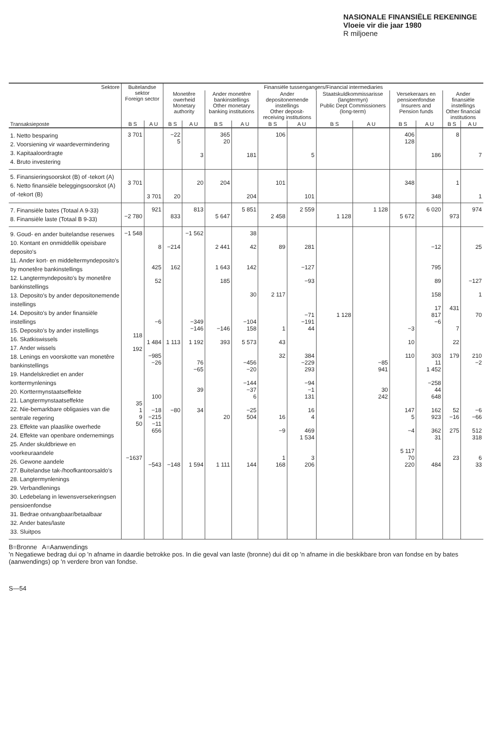NASIONALE FINANSIËLE REKENINGE
Vloeie vir die jaar 1980
R miljoene
| Sektore | Buitelandse sektor Foreign sector | | Finansiële tussengangers/Financial intermediaries | | | | | | | | | | | |
| --- | --- | --- | --- | --- | --- | --- | --- | --- | --- | --- | --- | --- | --- | --- |
| | | | Monetêre owerheid Monetary authority | | Ander monetêre bankinstellings Other monetary banking institutions | | Ander depositonemende instellings Other deposit-receiving institutions | | Staatskuldkommissarisse (langtermyn) Public Dept Commissioners (long-term) | | Versekeraars en pensioenfondse Insurers and Pension funds | | Ander finansiële instellings Other financial institutions | |
| Transaksieposte | B S | A U | B S | A U | B S | A U | B S | A U | B S | A U | B S | A U | B S | A U |
| 1. Netto besparing 2. Voorsiening vir waardevermindering 3. Kapitaaloordragte 4. Bruto investering | 3 701 | | −22 5 | 3 | 365 20 | 181 | 106 | 5 | | | 406 128 | 186 | 8 | 7 |
| 5. Finansieringsoorskot (B) of -tekort (A) 6. Netto finansiële beleggingsoorskot (A) of -tekort (B) | 3 701 | 3 701 | 20 | 20 | 204 | 204 | 101 | 101 | | | 348 | 348 | 1 | 1 |
| 7. Finansiële bates (Totaal A 9-33) 8. Finansiële laste (Totaal B 9-33) | −2 780 | 921 | 833 | 813 | 5 647 | 5 851 | 2 458 | 2 559 | 1 128 | 1 128 | 5 672 | 6 020 | 973 | 974 |
| 9. Goud- en ander buitelandse reserwes 10. Kontant en onmiddellik opeisbare deposito's 11. Ander kort- en middeltermyndeposito's by monetêre bankinstellings 12. Langtermyndeposito's by monetêre bankinstellings 13. Deposito's by ander depositonemende instellings 14. Deposito's by ander finansiële instellings 15. Deposito's by ander instellings 16. Skatkiswissels 17. Ander wissels 18. Lenings en voorskotte van monetêre bankinstellings 19. Handelskrediet en ander korttermynlenings 20. Korttermynstaatseffekte 21. Langtermynstaatseffekte 22. Nie-bemarkbare obligasies van die sentrale regering 23. Effekte van plaaslike owerhede 24. Effekte van openbare ondernemings 25. Ander skuldbriewe en voorkeuraandele 26. Gewone aandele 27. Buitelandse tak-/hoofkantoorsaldo's 28. Langtermynlenings 29. Verbandlenings 30. Ledebelang in lewensversekeringsen pensioenfondse 31. Bedrae ontvangbaar/betaalbaar 32. Ander bates/laste 33. Sluitpos | −1 548 118 192 35 1 9 50 −1637 | 8 425 52 −6 1 484 −985 −26 100 −18 −215 −11 656 −543 | −214 162 1 113 −80 −148 | −1 562 −349 −146 1 192 76 −65 39 34 1 594 | 2 441 1 643 185 −146 393 20 1 111 | 38 42 142 30 −104 158 5 573 −456 −20 −144 −37 6 −25 504 144 | 89 2 117 1 43 32 16 −9 1 168 | 281 −127 −93 −71 −191 44 384 −229 293 −94 −1 131 16 4 469 1 534 3 206 | 1 128 | −85 941 30 242 | −3 10 110 147 5 −4 5 117 70 220 | −12 795 89 158 17 817 −6 303 11 1 452 −258 44 648 162 923 362 31 484 | 431 7 22 179 52 −16 275 23 | 25 −127 1 70 210 −2 −6 −66 512 318 6 33 |
B=Bronne A=Aanwendings
'n Negatiewe bedrag dui op 'n afname in daardie betrokke pos. In die geval van laste (bronne) dui dit op 'n afname in die beskikbare bron van fondse en by bates (aanwendings) op 'n verdere bron van fondse.
S—54